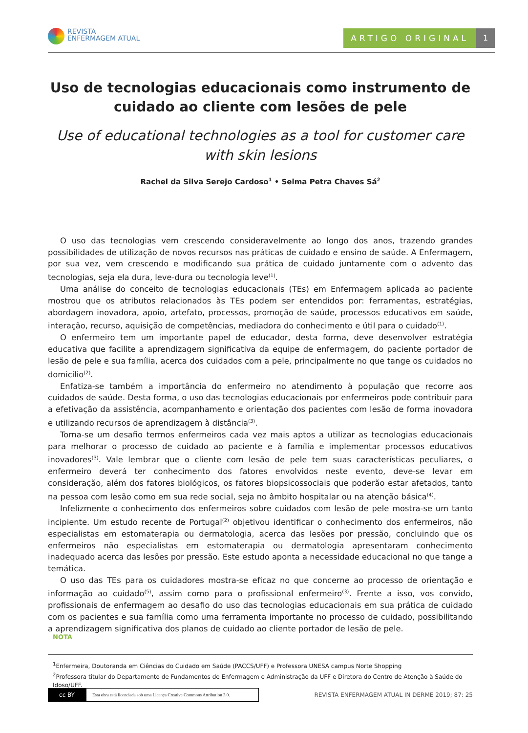REVISTA
ENFERMAGEM ATUAL
ARTIGO ORIGINAL 1
Uso de tecnologias educacionais como instrumento de cuidado ao cliente com lesões de pele
Use of educational technologies as a tool for customer care with skin lesions
Rachel da Silva Serejo Cardoso<sup>1</sup> • Selma Petra Chaves Sá<sup>2</sup>
O uso das tecnologias vem crescendo consideravelmente ao longo dos anos, trazendo grandes possibilidades de utilização de novos recursos nas práticas de cuidado e ensino de saúde. A Enfermagem, por sua vez, vem crescendo e modificando sua prática de cuidado juntamente com o advento das tecnologias, seja ela dura, leve-dura ou tecnologia leve<sup>(1)</sup>.
Uma análise do conceito de tecnologias educacionais (TEs) em Enfermagem aplicada ao paciente mostrou que os atributos relacionados às TEs podem ser entendidos por: ferramentas, estratégias, abordagem inovadora, apoio, artefato, processos, promoção de saúde, processos educativos em saúde, interação, recurso, aquisição de competências, mediadora do conhecimento e útil para o cuidado<sup>(1)</sup>.
O enfermeiro tem um importante papel de educador, desta forma, deve desenvolver estratégia educativa que facilite a aprendizagem significativa da equipe de enfermagem, do paciente portador de lesão de pele e sua família, acerca dos cuidados com a pele, principalmente no que tange os cuidados no domicílio<sup>(2)</sup>.
Enfatiza-se também a importância do enfermeiro no atendimento à população que recorre aos cuidados de saúde. Desta forma, o uso das tecnologias educacionais por enfermeiros pode contribuir para a efetivação da assistência, acompanhamento e orientação dos pacientes com lesão de forma inovadora e utilizando recursos de aprendizagem à distância<sup>(3)</sup>.
Torna-se um desafio termos enfermeiros cada vez mais aptos a utilizar as tecnologias educacionais para melhorar o processo de cuidado ao paciente e à família e implementar processos educativos inovadores<sup>(3)</sup>. Vale lembrar que o cliente com lesão de pele tem suas características peculiares, o enfermeiro deverá ter conhecimento dos fatores envolvidos neste evento, deve-se levar em consideração, além dos fatores biológicos, os fatores biopsicossociais que poderão estar afetados, tanto na pessoa com lesão como em sua rede social, seja no âmbito hospitalar ou na atenção básica<sup>(4)</sup>.
Infelizmente o conhecimento dos enfermeiros sobre cuidados com lesão de pele mostra-se um tanto incipiente. Um estudo recente de Portugal<sup>(2)</sup> objetivou identificar o conhecimento dos enfermeiros, não especialistas em estomaterapia ou dermatologia, acerca das lesões por pressão, concluindo que os enfermeiros não especialistas em estomaterapia ou dermatologia apresentaram conhecimento inadequado acerca das lesões por pressão. Este estudo aponta a necessidade educacional no que tange a temática.
O uso das TEs para os cuidadores mostra-se eficaz no que concerne ao processo de orientação e informação ao cuidado<sup>(5)</sup>, assim como para o profissional enfermeiro<sup>(3)</sup>. Frente a isso, vos convido, profissionais de enfermagem ao desafio do uso das tecnologias educacionais em sua prática de cuidado com os pacientes e sua família como uma ferramenta importante no processo de cuidado, possibilitando a aprendizagem significativa dos planos de cuidado ao cliente portador de lesão de pele.
NOTA
<sup>1</sup> Enfermeira, Doutoranda em Ciências do Cuidado em Saúde (PACCS/UFF) e Professora UNESA campus Norte Shopping
<sup>2</sup> Professora titular do Departamento de Fundamentos de Enfermagem e Administração da UFF e Diretora do Centro de Atenção à Saúde do Idoso/UFF.
cc BY Esta obra está licenciada sob uma Licença Creative Commons Attribution 3.0.
REVISTA ENFERMAGEM ATUAL IN DERME 2019; 87: 25